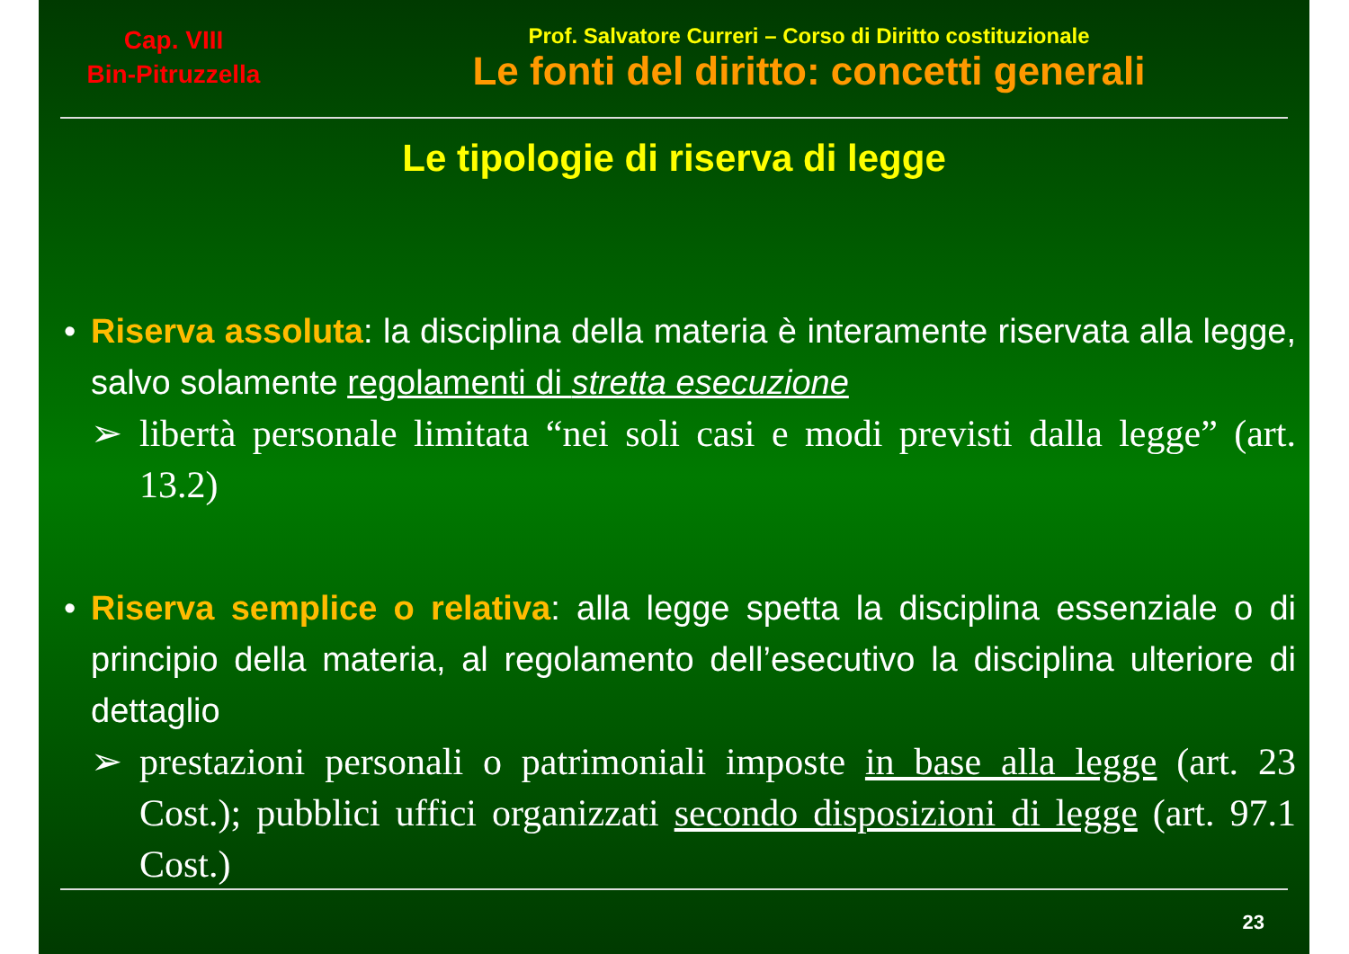Cap. VIII
Bin-Pitruzzella
Prof. Salvatore Curreri – Corso di Diritto costituzionale
Le fonti del diritto: concetti generali
Le tipologie di riserva di legge
• Riserva assoluta: la disciplina della materia è interamente riservata alla legge, salvo solamente regolamenti di stretta esecuzione
➢ libertà personale limitata “nei soli casi e modi previsti dalla legge” (art. 13.2)
• Riserva semplice o relativa: alla legge spetta la disciplina essenziale o di principio della materia, al regolamento dell’esecutivo la disciplina ulteriore di dettaglio
➢ prestazioni personali o patrimoniali imposte in base alla legge (art. 23 Cost.); pubblici uffici organizzati secondo disposizioni di legge (art. 97.1 Cost.)
23